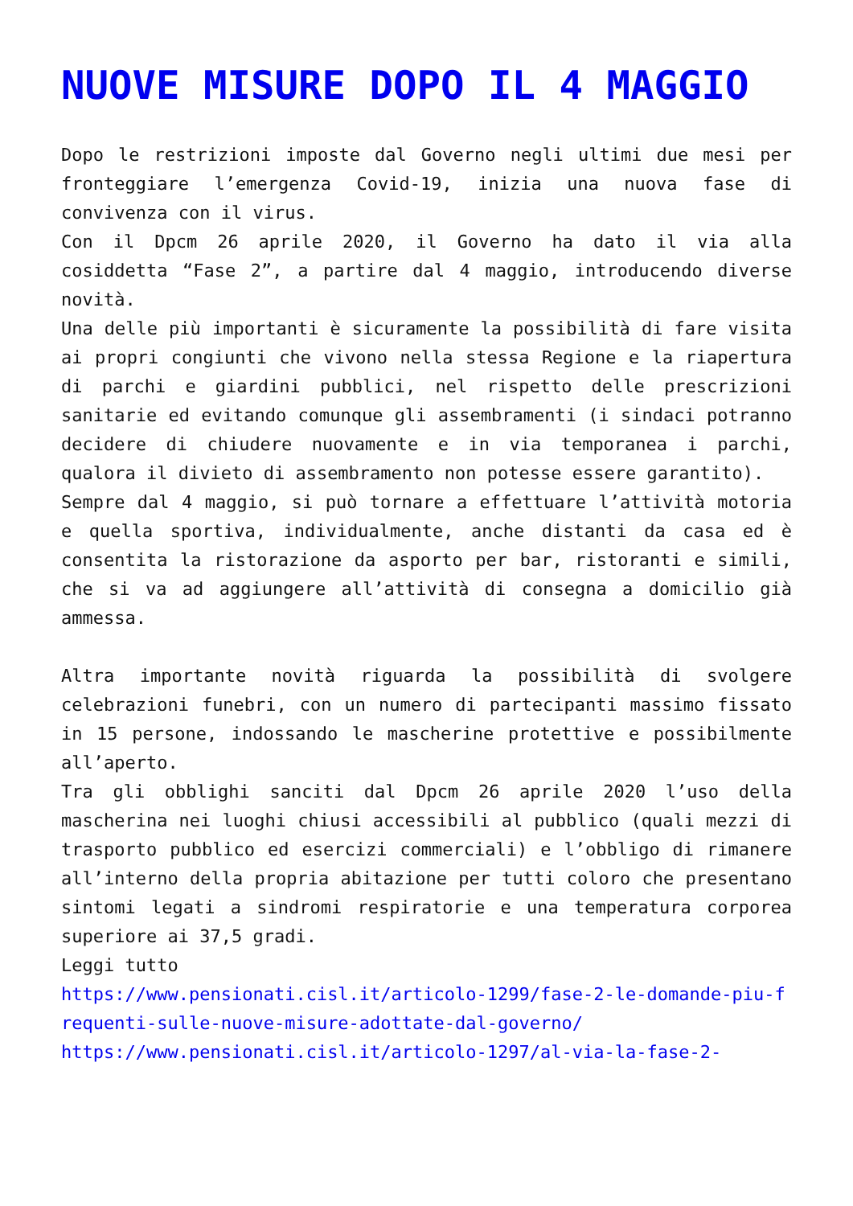NUOVE MISURE DOPO IL 4 MAGGIO
Dopo le restrizioni imposte dal Governo negli ultimi due mesi per fronteggiare l’emergenza Covid-19, inizia una nuova fase di convivenza con il virus.
Con il Dpcm 26 aprile 2020, il Governo ha dato il via alla cosiddetta “Fase 2”, a partire dal 4 maggio, introducendo diverse novità.
Una delle più importanti è sicuramente la possibilità di fare visita ai propri congiunti che vivono nella stessa Regione e la riapertura di parchi e giardini pubblici, nel rispetto delle prescrizioni sanitarie ed evitando comunque gli assembramenti (i sindaci potranno decidere di chiudere nuovamente e in via temporanea i parchi, qualora il divieto di assembramento non potesse essere garantito).
Sempre dal 4 maggio, si può tornare a effettuare l’attività motoria e quella sportiva, individualmente, anche distanti da casa ed è consentita la ristorazione da asporto per bar, ristoranti e simili, che si va ad aggiungere all’attività di consegna a domicilio già ammessa.
Altra importante novità riguarda la possibilità di svolgere celebrazioni funebri, con un numero di partecipanti massimo fissato in 15 persone, indossando le mascherine protettive e possibilmente all’aperto.
Tra gli obblighi sanciti dal Dpcm 26 aprile 2020 l’uso della mascherina nei luoghi chiusi accessibili al pubblico (quali mezzi di trasporto pubblico ed esercizi commerciali) e l’obbligo di rimanere all’interno della propria abitazione per tutti coloro che presentano sintomi legati a sindromi respiratorie e una temperatura corporea superiore ai 37,5 gradi.
Leggi tutto
https://www.pensionati.cisl.it/articolo-1299/fase-2-le-domande-piu-frequenti-sulle-nuove-misure-adottate-dal-governo/
https://www.pensionati.cisl.it/articolo-1297/al-via-la-fase-2-